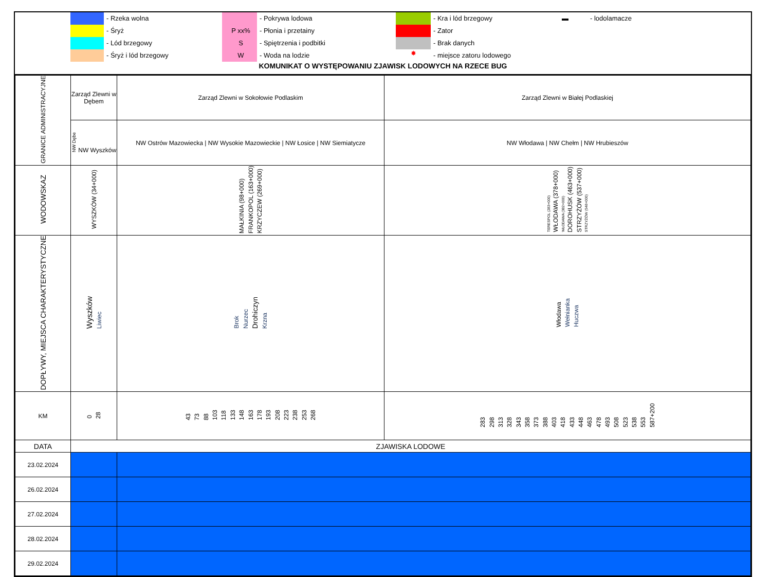- Rzeka wolna
- Śryż
- Lód brzegowy
- Śryż i lód brzegowy
P xx%
S
W
- Pokrywa lodowa
- Płonia i przetainy
- Spiętrzenia i podbitki
- Woda na lodzie
✸
- Kra i lód brzegowy
- Zator
- Brak danych
- miejsce zatoru lodowego
▬ - lodolamacze
KOMUNIKAT O WYSTĘPOWANIU ZJAWISK LODOWYCH NA RZECE BUG
| GRANICE ADMINISTRACYJNE | Zarząd Zlewni w Dębem | Zarząd Zlewni w Sokołowie Podlaskim | Zarząd Zlewni w Białej Podlaskiej |
| | NW Dębe NW Wyszków | NW Ostrów Mazowiecka / NW Wysokie Mazowieckie / NW Łosice / NW Siemiatycze | NW Włodawa / NW Chełm / NW Hrubieszów |
| WODOWSKAZ | WYSZKÓW (34+000) | MAŁKINIA (98+000) FRANKOPOL (163+000) KRZYCZEW (269+000) | TERESPOL (283+000) WŁODAWA (378+000) WŁODAWA (382+000) DOROHUSK (463+000) STRZYŻÓW (537+000) STRZYŻÓW (548+000) |
| DOPŁYWY, MIEJSCA CHARAKTERYSTYCZNE | Wyszków Liwiec | Brok Nurzec Drohiczyn Krzna | Włodawa Wełnianka Huczwa |
| KM | 0 28 | 43 73 88 103 118 133 148 163 178 193 208 223 238 253 268 | 283 298 313 328 343 358 373 388 403 418 433 448 463 478 493 508 523 538 553 587+200 |
| DATA | ZJAWISKA LODOWE | | |
| 23.02.2024 | | | |
| 26.02.2024 | | | |
| 27.02.2024 | | | |
| 28.02.2024 | | | |
| 29.02.2024 | | | |